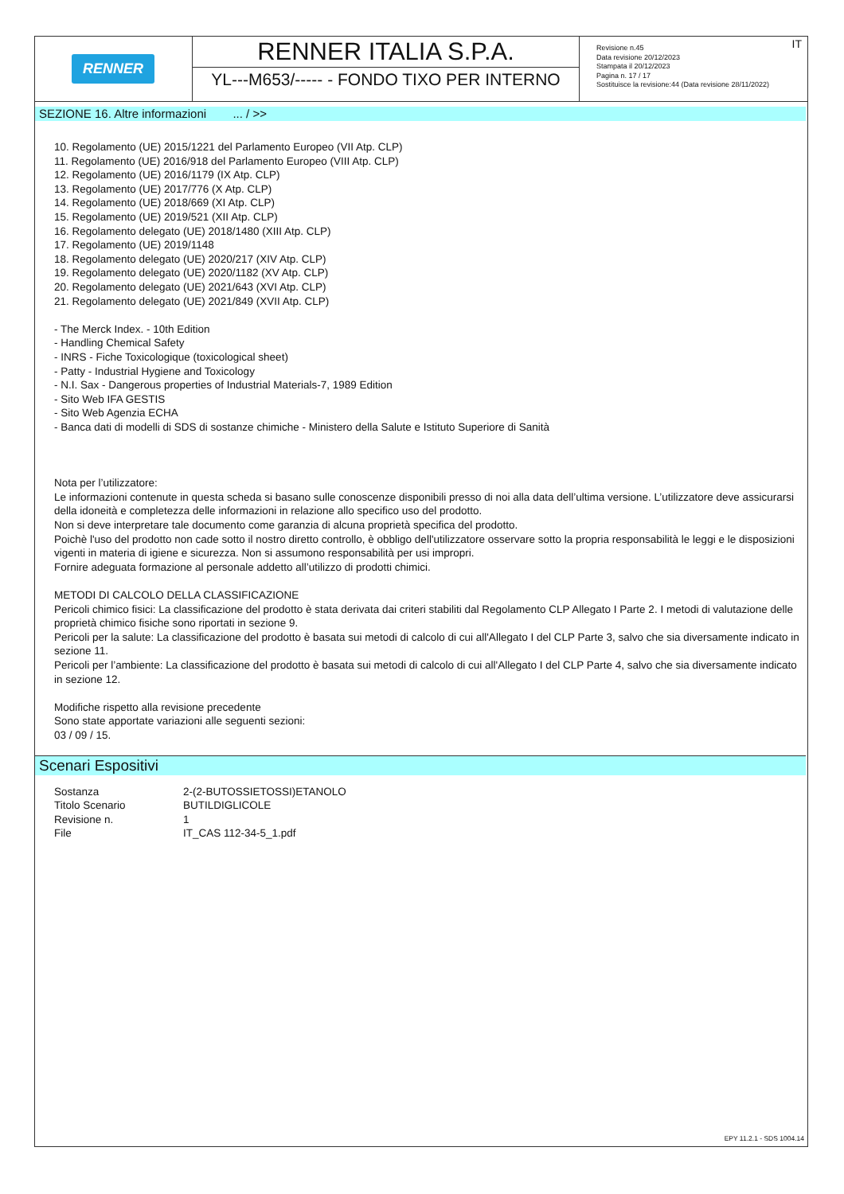RENNER
RENNER ITALIA S.P.A.
YL---M653/----- - FONDO TIXO PER INTERNO
IT Revisione n.45
Data revisione 20/12/2023
Stampata il 20/12/2023
Pagina n. 17 / 17
Sostituisce la revisione:44 (Data revisione 28/11/2022)
SEZIONE 16. Altre informazioni ... / >>
10. Regolamento (UE) 2015/1221 del Parlamento Europeo (VII Atp. CLP)
11. Regolamento (UE) 2016/918 del Parlamento Europeo (VIII Atp. CLP)
12. Regolamento (UE) 2016/1179 (IX Atp. CLP)
13. Regolamento (UE) 2017/776 (X Atp. CLP)
14. Regolamento (UE) 2018/669 (XI Atp. CLP)
15. Regolamento (UE) 2019/521 (XII Atp. CLP)
16. Regolamento delegato (UE) 2018/1480 (XIII Atp. CLP)
17. Regolamento (UE) 2019/1148
18. Regolamento delegato (UE) 2020/217 (XIV Atp. CLP)
19. Regolamento delegato (UE) 2020/1182 (XV Atp. CLP)
20. Regolamento delegato (UE) 2021/643 (XVI Atp. CLP)
21. Regolamento delegato (UE) 2021/849 (XVII Atp. CLP)
- The Merck Index. - 10th Edition
- Handling Chemical Safety
- INRS - Fiche Toxicologique (toxicological sheet)
- Patty - Industrial Hygiene and Toxicology
- N.I. Sax - Dangerous properties of Industrial Materials-7, 1989 Edition
- Sito Web IFA GESTIS
- Sito Web Agenzia ECHA
- Banca dati di modelli di SDS di sostanze chimiche - Ministero della Salute e Istituto Superiore di Sanità
Nota per l’utilizzatore:
Le informazioni contenute in questa scheda si basano sulle conoscenze disponibili presso di noi alla data dell’ultima versione. L’utilizzatore deve assicurarsi della idoneità e completezza delle informazioni in relazione allo specifico uso del prodotto.
Non si deve interpretare tale documento come garanzia di alcuna proprietà specifica del prodotto.
Poichè l'uso del prodotto non cade sotto il nostro diretto controllo, è obbligo dell'utilizzatore osservare sotto la propria responsabilità le leggi e le disposizioni vigenti in materia di igiene e sicurezza. Non si assumono responsabilità per usi impropri.
Fornire adeguata formazione al personale addetto all’utilizzo di prodotti chimici.
METODI DI CALCOLO DELLA CLASSIFICAZIONE
Pericoli chimico fisici: La classificazione del prodotto è stata derivata dai criteri stabiliti dal Regolamento CLP Allegato I Parte 2. I metodi di valutazione delle proprietà chimico fisiche sono riportati in sezione 9.
Pericoli per la salute: La classificazione del prodotto è basata sui metodi di calcolo di cui all'Allegato I del CLP Parte 3, salvo che sia diversamente indicato in sezione 11.
Pericoli per l’ambiente: La classificazione del prodotto è basata sui metodi di calcolo di cui all'Allegato I del CLP Parte 4, salvo che sia diversamente indicato in sezione 12.
Modifiche rispetto alla revisione precedente
Sono state apportate variazioni alle seguenti sezioni:
03 / 09 / 15.
Scenari Espositivi
| Sostanza | 2-(2-BUTOSSIETOSSI)ETANOLO |
| Titolo Scenario | BUTILDIGLICOLE |
| Revisione n. | 1 |
| File | IT_CAS 112-34-5_1.pdf |
EPY 11.2.1 - SDS 1004.14